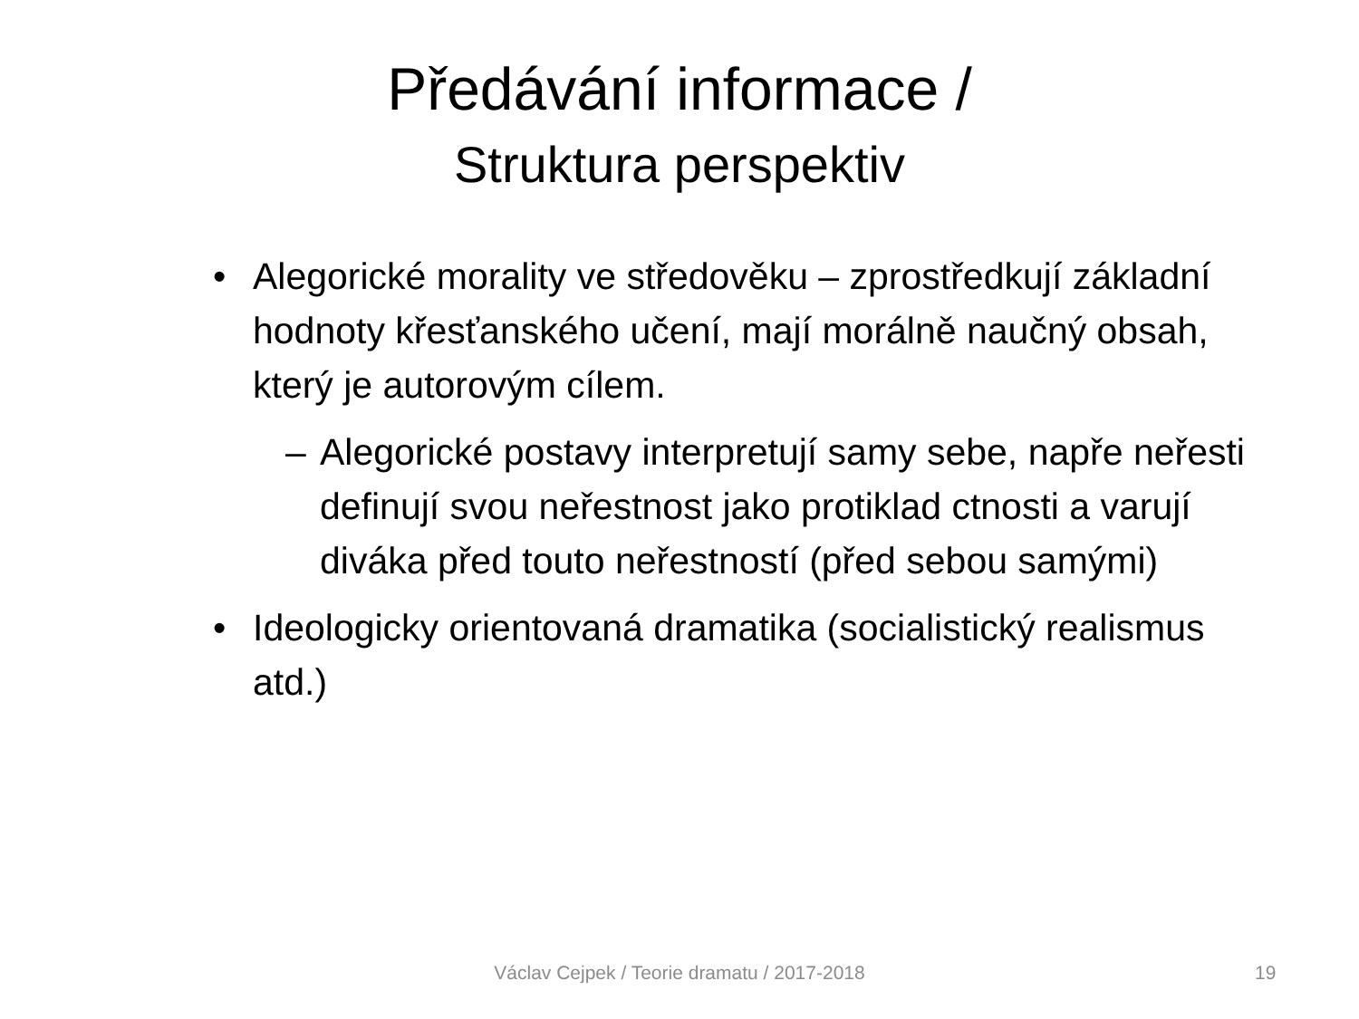Předávání informace /
Struktura perspektiv
• Alegorické morality ve středověku – zprostředkují základní hodnoty křesťanského učení, mají morálně naučný obsah, který je autorovým cílem.
– Alegorické postavy interpretují samy sebe, napře neřesti definují svou neřestnost jako protiklad ctnosti a varují diváka před touto neřestností (před sebou samými)
• Ideologicky orientovaná dramatika (socialistický realismus atd.)
Václav Cejpek / Teorie dramatu / 2017-2018 19